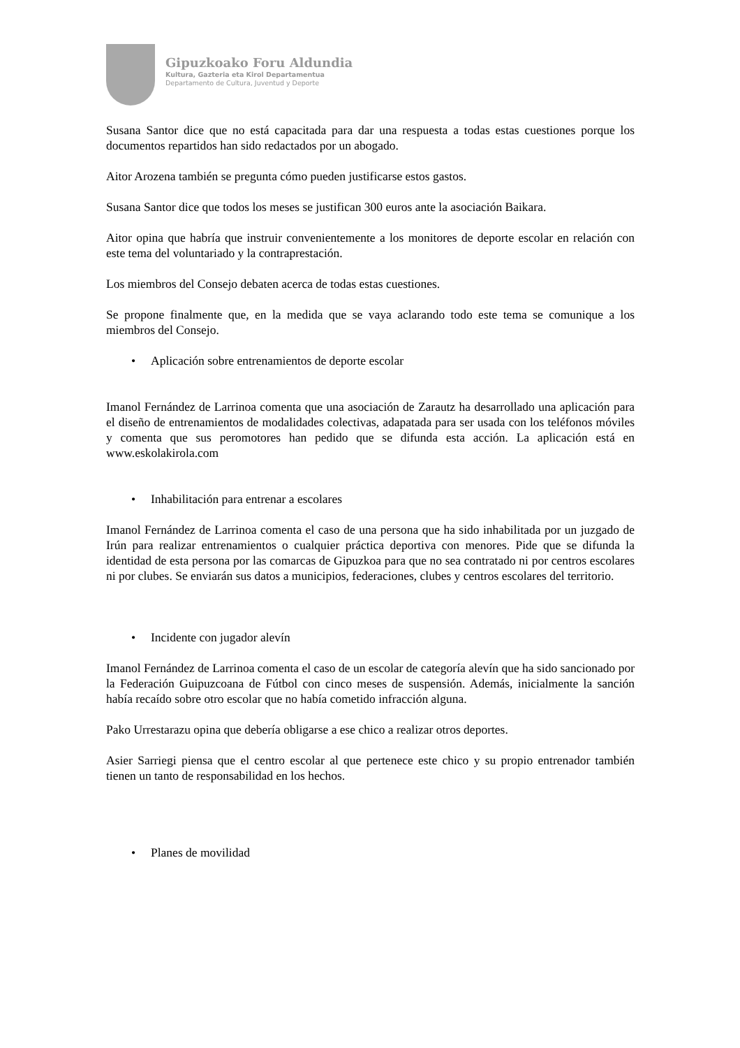Gipuzkoako Foru Aldundia
Kultura, Gazteria eta Kirol Departamentua
Departamento de Cultura, Juventud y Deporte
Susana Santor dice que no está capacitada para dar una respuesta a todas estas cuestiones porque los documentos repartidos han sido redactados por un abogado.
Aitor Arozena también se pregunta cómo pueden justificarse estos gastos.
Susana Santor dice que todos los meses se justifican 300 euros ante la asociación Baikara.
Aitor opina que habría que instruir convenientemente a los monitores de deporte escolar en relación con este tema del voluntariado y la contraprestación.
Los miembros del Consejo debaten acerca de todas estas cuestiones.
Se propone finalmente que, en la medida que se vaya aclarando todo este tema se comunique a los miembros del Consejo.
• Aplicación sobre entrenamientos de deporte escolar
Imanol Fernández de Larrinoa comenta que una asociación de Zarautz ha desarrollado una aplicación para el diseño de entrenamientos de modalidades colectivas, adapatada para ser usada con los teléfonos móviles y comenta que sus peromotores han pedido que se difunda esta acción. La aplicación está en www.eskolakirola.com
• Inhabilitación para entrenar a escolares
Imanol Fernández de Larrinoa comenta el caso de una persona que ha sido inhabilitada por un juzgado de Irún para realizar entrenamientos o cualquier práctica deportiva con menores. Pide que se difunda la identidad de esta persona por las comarcas de Gipuzkoa para que no sea contratado ni por centros escolares ni por clubes. Se enviarán sus datos a municipios, federaciones, clubes y centros escolares del territorio.
• Incidente con jugador alevín
Imanol Fernández de Larrinoa comenta el caso de un escolar de categoría alevín que ha sido sancionado por la Federación Guipuzcoana de Fútbol con cinco meses de suspensión. Además, inicialmente la sanción había recaído sobre otro escolar que no había cometido infracción alguna.
Pako Urrestarazu opina que debería obligarse a ese chico a realizar otros deportes.
Asier Sarriegi piensa que el centro escolar al que pertenece este chico y su propio entrenador también tienen un tanto de responsabilidad en los hechos.
• Planes de movilidad